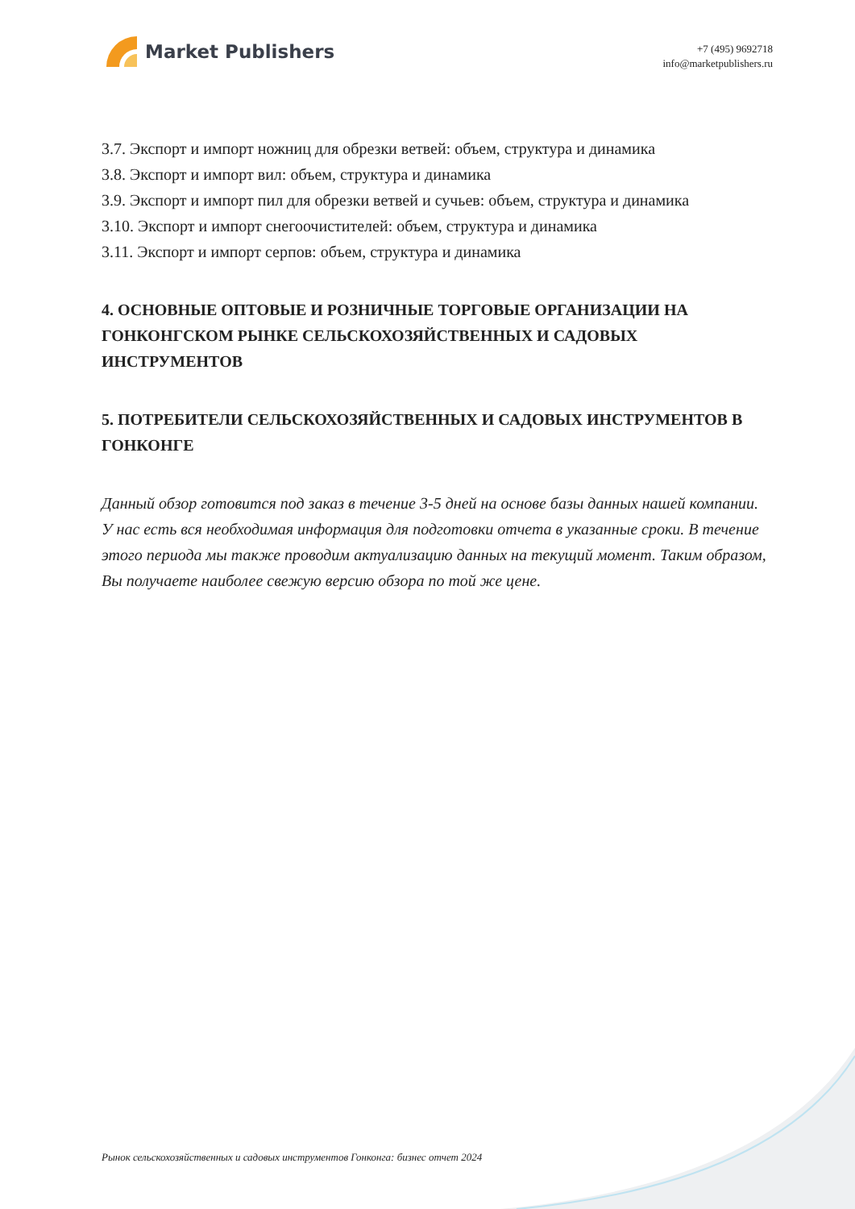Market Publishers
+7 (495) 9692718
info@marketpublishers.ru
3.7. Экспорт и импорт ножниц для обрезки ветвей: объем, структура и динамика
3.8. Экспорт и импорт вил: объем, структура и динамика
3.9. Экспорт и импорт пил для обрезки ветвей и сучьев: объем, структура и динамика
3.10. Экспорт и импорт снегоочистителей: объем, структура и динамика
3.11. Экспорт и импорт серпов: объем, структура и динамика
4. ОСНОВНЫЕ ОПТОВЫЕ И РОЗНИЧНЫЕ ТОРГОВЫЕ ОРГАНИЗАЦИИ НА ГОНКОНГСКОМ РЫНКЕ СЕЛЬСКОХОЗЯЙСТВЕННЫХ И САДОВЫХ ИНСТРУМЕНТОВ
5. ПОТРЕБИТЕЛИ СЕЛЬСКОХОЗЯЙСТВЕННЫХ И САДОВЫХ ИНСТРУМЕНТОВ В ГОНКОНГЕ
Данный обзор готовится под заказ в течение 3-5 дней на основе базы данных нашей компании. У нас есть вся необходимая информация для подготовки отчета в указанные сроки. В течение этого периода мы также проводим актуализацию данных на текущий момент. Таким образом, Вы получаете наиболее свежую версию обзора по той же цене.
Рынок сельскохозяйственных и садовых инструментов Гонконга: бизнес отчет 2024